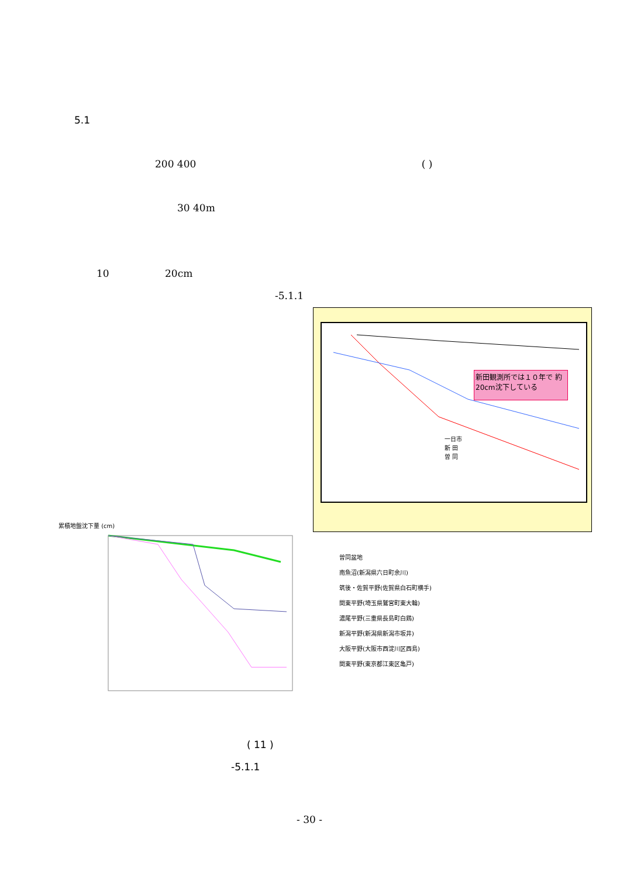5.1
200 400 ( )
30 40m
10 20cm
-5.1.1
新田観測所では１０年で 約20cm沈下している
一日市
新 田
曽 同
累積地盤沈下量 (cm)
曽同盆地
南魚沼(新潟県六日町余川)
筑後・佐賀平野(佐賀県白石町横手)
関東平野(埼玉県鷲宮町東大輪)
濃尾平野(三重県長島町白鶏)
新潟平野(新潟県新潟市坂井)
大阪平野(大阪市西淀川区西島)
関東平野(東京都江東区亀戸)
( 11 )
-5.1.1
- 30 -